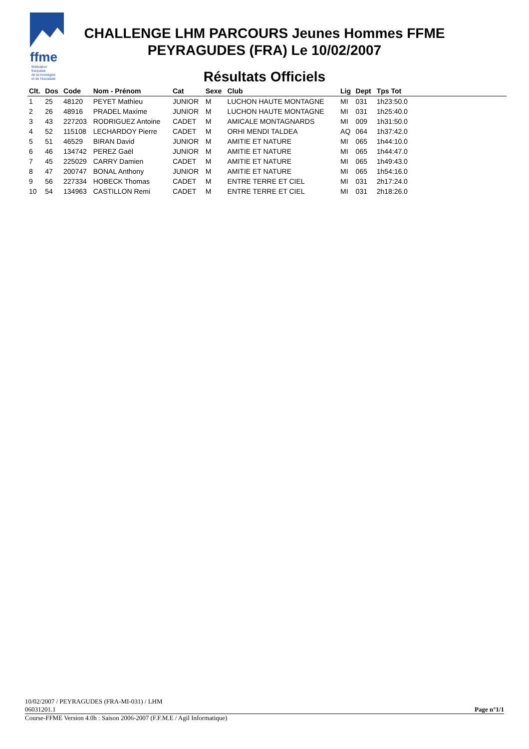ffme
fédération
française
de la montagne
et de l'escalade
CHALLENGE LHM PARCOURS Jeunes Hommes FFME
PEYRAGUDES (FRA) Le 10/02/2007
Résultats Officiels
| Clt. | Dos | Code | Nom - Prénom | Cat | Sexe | Club | Lig | Dept | Tps Tot | |
| --- | --- | --- | --- | --- | --- | --- | --- | --- | --- | --- |
| 1 | 25 | 48120 | PEYET Mathieu | JUNIOR | M | LUCHON HAUTE MONTAGNE | MI | 031 | 1h23:50.0 | |
| 2 | 26 | 48916 | PRADEL Maxime | JUNIOR | M | LUCHON HAUTE MONTAGNE | MI | 031 | 1h25:40.0 | |
| 3 | 43 | 227203 | RODRIGUEZ Antoine | CADET | M | AMICALE MONTAGNARDS | MI | 009 | 1h31:50.0 | |
| 4 | 52 | 115108 | LECHARDOY Pierre | CADET | M | ORHI MENDI TALDEA | AQ | 064 | 1h37:42.0 | |
| 5 | 51 | 46529 | BIRAN David | JUNIOR | M | AMITIE ET NATURE | MI | 065 | 1h44:10.0 | |
| 6 | 46 | 134742 | PEREZ Gaël | JUNIOR | M | AMITIE ET NATURE | MI | 065 | 1h44:47.0 | |
| 7 | 45 | 225029 | CARRY Damien | CADET | M | AMITIE ET NATURE | MI | 065 | 1h49:43.0 | |
| 8 | 47 | 200747 | BONAL Anthony | JUNIOR | M | AMITIE ET NATURE | MI | 065 | 1h54:16.0 | |
| 9 | 56 | 227334 | HOBECK Thomas | CADET | M | ENTRE TERRE ET CIEL | MI | 031 | 2h17:24.0 | |
| 10 | 54 | 134963 | CASTILLON Remi | CADET | M | ENTRE TERRE ET CIEL | MI | 031 | 2h18:26.0 | |
10/02/2007 / PEYRAGUDES (FRA-MI-031) / LHM
06031201.1 Page n°1/1
Course-FFME Version 4.0h : Saison 2006-2007 (F.F.M.E / Agil Informatique)